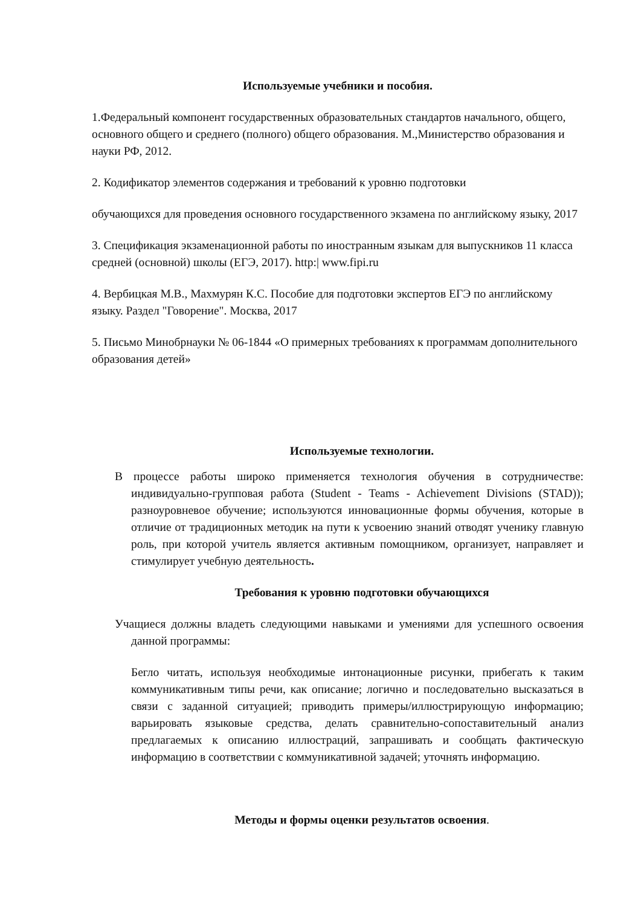Используемые учебники и пособия.
1.Федеральный компонент государственных образовательных стандартов начального, общего, основного общего и среднего (полного) общего образования. М.,Министерство образования и науки РФ, 2012.
2. Кодификатор элементов содержания и требований к уровню подготовки
обучающихся для проведения основного государственного экзамена по английскому языку, 2017
3. Спецификация экзаменационной работы по иностранным языкам для выпускников 11 класса средней (основной) школы (ЕГЭ, 2017). http:| www.fipi.ru
4. Вербицкая М.В., Махмурян К.С. Пособие для подготовки экспертов ЕГЭ по английскому языку. Раздел "Говорение". Москва, 2017
5. Письмо Минобрнауки № 06-1844 «О примерных требованиях к программам дополнительного образования детей»
Используемые технологии.
В процессе работы широко применяется технология обучения в сотрудничестве: индивидуально-групповая работа (Student - Teams - Achievement Divisions (STAD)); разноуровневое обучение; используются инновационные формы обучения, которые в отличие от традиционных методик на пути к усвоению знаний отводят ученику главную роль, при которой учитель является активным помощником, организует, направляет и стимулирует учебную деятельность.
Требования к уровню подготовки обучающихся
Учащиеся должны владеть следующими навыками и умениями для успешного освоения данной программы:
Бегло читать, используя необходимые интонационные рисунки, прибегать к таким коммуникативным типы речи, как описание; логично и последовательно высказаться в связи с заданной ситуацией; приводить примеры/иллюстрирующую информацию; варьировать языковые средства, делать сравнительно-сопоставительный анализ предлагаемых к описанию иллюстраций, запрашивать и сообщать фактическую информацию в соответствии с коммуникативной задачей; уточнять информацию.
Методы и формы оценки результатов освоения.